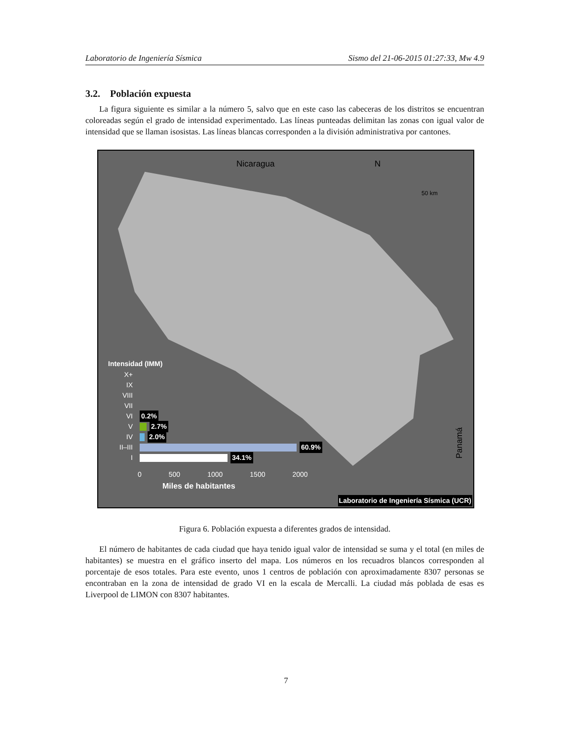Laboratorio de Ingeniería Sísmica Sismo del 21-06-2015 01:27:33, Mw 4.9
3.2. Población expuesta
La figura siguiente es similar a la número 5, salvo que en este caso las cabeceras de los distritos se encuentran coloreadas según el grado de intensidad experimentado. Las líneas punteadas delimitan las zonas con igual valor de intensidad que se llaman isosistas. Las líneas blancas corresponden a la división administrativa por cantones.
Nicaragua N
50 km
Panamá
Intensidad (IMM)
X+
IX
VIII
VII
VI 0.2%
V 2.7%
IV 2.0%
II–III
60.9%
I 34.1%
0 500 1000 1500 2000
Miles de habitantes
Laboratorio de Ingeniería Sísmica (UCR)
Figura 6. Población expuesta a diferentes grados de intensidad.
El número de habitantes de cada ciudad que haya tenido igual valor de intensidad se suma y el total (en miles de habitantes) se muestra en el gráfico inserto del mapa. Los números en los recuadros blancos corresponden al porcentaje de esos totales. Para este evento, unos 1 centros de población con aproximadamente 8307 personas se encontraban en la zona de intensidad de grado VI en la escala de Mercalli. La ciudad más poblada de esas es Liverpool de LIMON con 8307 habitantes.
7